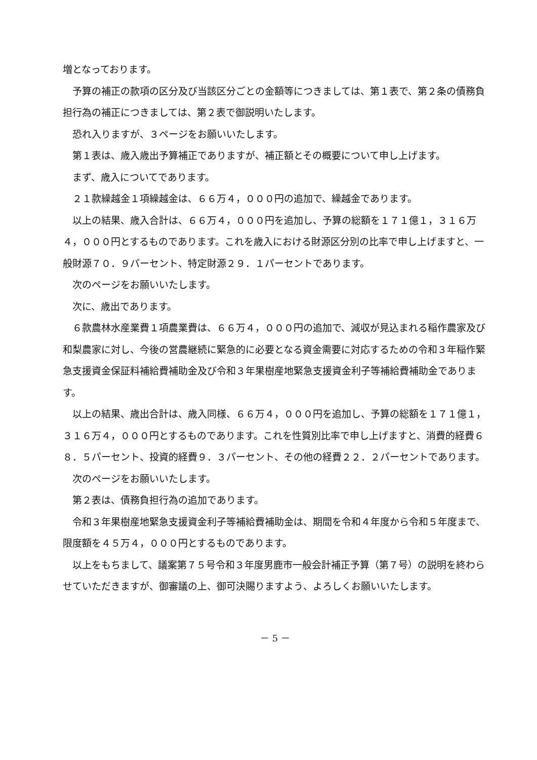増となっております。
予算の補正の款項の区分及び当該区分ごとの金額等につきましては、第１表で、第２条の債務負担行為の補正につきましては、第２表で御説明いたします。
恐れ入りますが、３ページをお願いいたします。
第１表は、歳入歳出予算補正でありますが、補正額とその概要について申し上げます。
まず、歳入についてであります。
２１款繰越金１項繰越金は、６６万４，０００円の追加で、繰越金であります。
以上の結果、歳入合計は、６６万４，０００円を追加し、予算の総額を１７１億１，３１６万４，０００円とするものであります。これを歳入における財源区分別の比率で申し上げますと、一般財源７０．９パーセント、特定財源２９．１パーセントであります。
次のページをお願いいたします。
次に、歳出であります。
６款農林水産業費１項農業費は、６６万４，０００円の追加で、減収が見込まれる稲作農家及び和梨農家に対し、今後の営農継続に緊急的に必要となる資金需要に対応するための令和３年稲作緊急支援資金保証料補給費補助金及び令和３年果樹産地緊急支援資金利子等補給費補助金であります。
以上の結果、歳出合計は、歳入同様、６６万４，０００円を追加し、予算の総額を１７１億１，３１６万４，０００円とするものであります。これを性質別比率で申し上げますと、消費的経費６８．５パーセント、投資的経費９．３パーセント、その他の経費２２．２パーセントであります。
次のページをお願いいたします。
第２表は、債務負担行為の追加であります。
令和３年果樹産地緊急支援資金利子等補給費補助金は、期間を令和４年度から令和５年度まで、限度額を４５万４，０００円とするものであります。
以上をもちまして、議案第７５号令和３年度男鹿市一般会計補正予算（第７号）の説明を終わらせていただきますが、御審議の上、御可決賜りますよう、よろしくお願いいたします。
－ 5 －